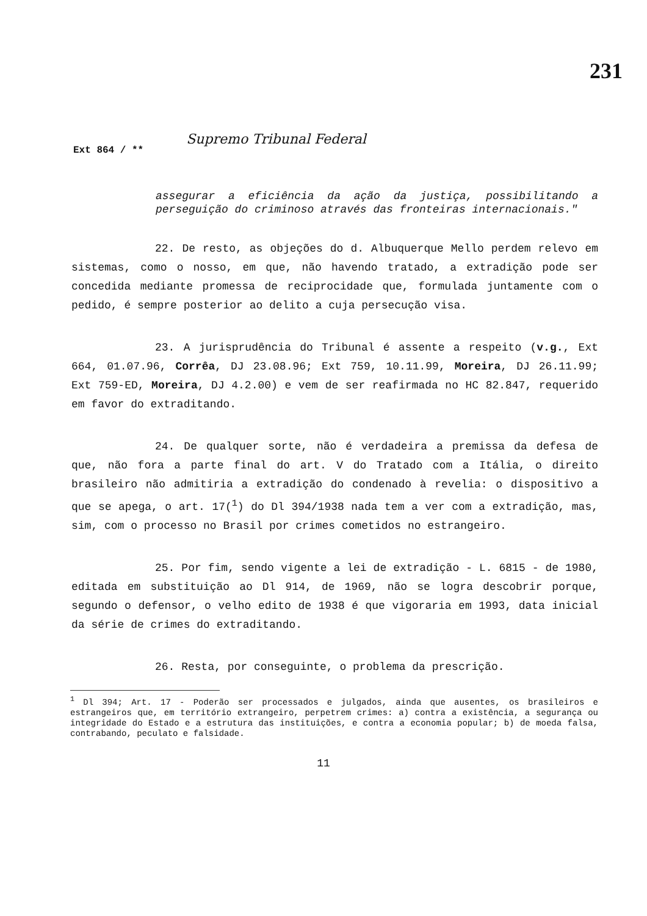231
Ext 864 / ** Supremo Tribunal Federal
assegurar a eficiência da ação da justiça, possibilitando a perseguição do criminoso através das fronteiras internacionais."
22. De resto, as objeções do d. Albuquerque Mello perdem relevo em sistemas, como o nosso, em que, não havendo tratado, a extradição pode ser concedida mediante promessa de reciprocidade que, formulada juntamente com o pedido, é sempre posterior ao delito a cuja persecução visa.
23. A jurisprudência do Tribunal é assente a respeito (v.g., Ext 664, 01.07.96, Corrêa, DJ 23.08.96; Ext 759, 10.11.99, Moreira, DJ 26.11.99; Ext 759-ED, Moreira, DJ 4.2.00) e vem de ser reafirmada no HC 82.847, requerido em favor do extraditando.
24. De qualquer sorte, não é verdadeira a premissa da defesa de que, não fora a parte final do art. V do Tratado com a Itália, o direito brasileiro não admitiria a extradição do condenado à revelia: o dispositivo a que se apega, o art. 17(<sup>1</sup>) do Dl 394/1938 nada tem a ver com a extradição, mas, sim, com o processo no Brasil por crimes cometidos no estrangeiro.
25. Por fim, sendo vigente a lei de extradição - L. 6815 - de 1980, editada em substituição ao Dl 914, de 1969, não se logra descobrir porque, segundo o defensor, o velho edito de 1938 é que vigoraria em 1993, data inicial da série de crimes do extraditando.
26. Resta, por conseguinte, o problema da prescrição.
<sup>1</sup> Dl 394; Art. 17 - Poderão ser processados e julgados, ainda que ausentes, os brasileiros e estrangeiros que, em território extrangeiro, perpetrem crimes: a) contra a existência, a segurança ou integridade do Estado e a estrutura das instituições, e contra a economia popular; b) de moeda falsa, contrabando, peculato e falsidade.
11